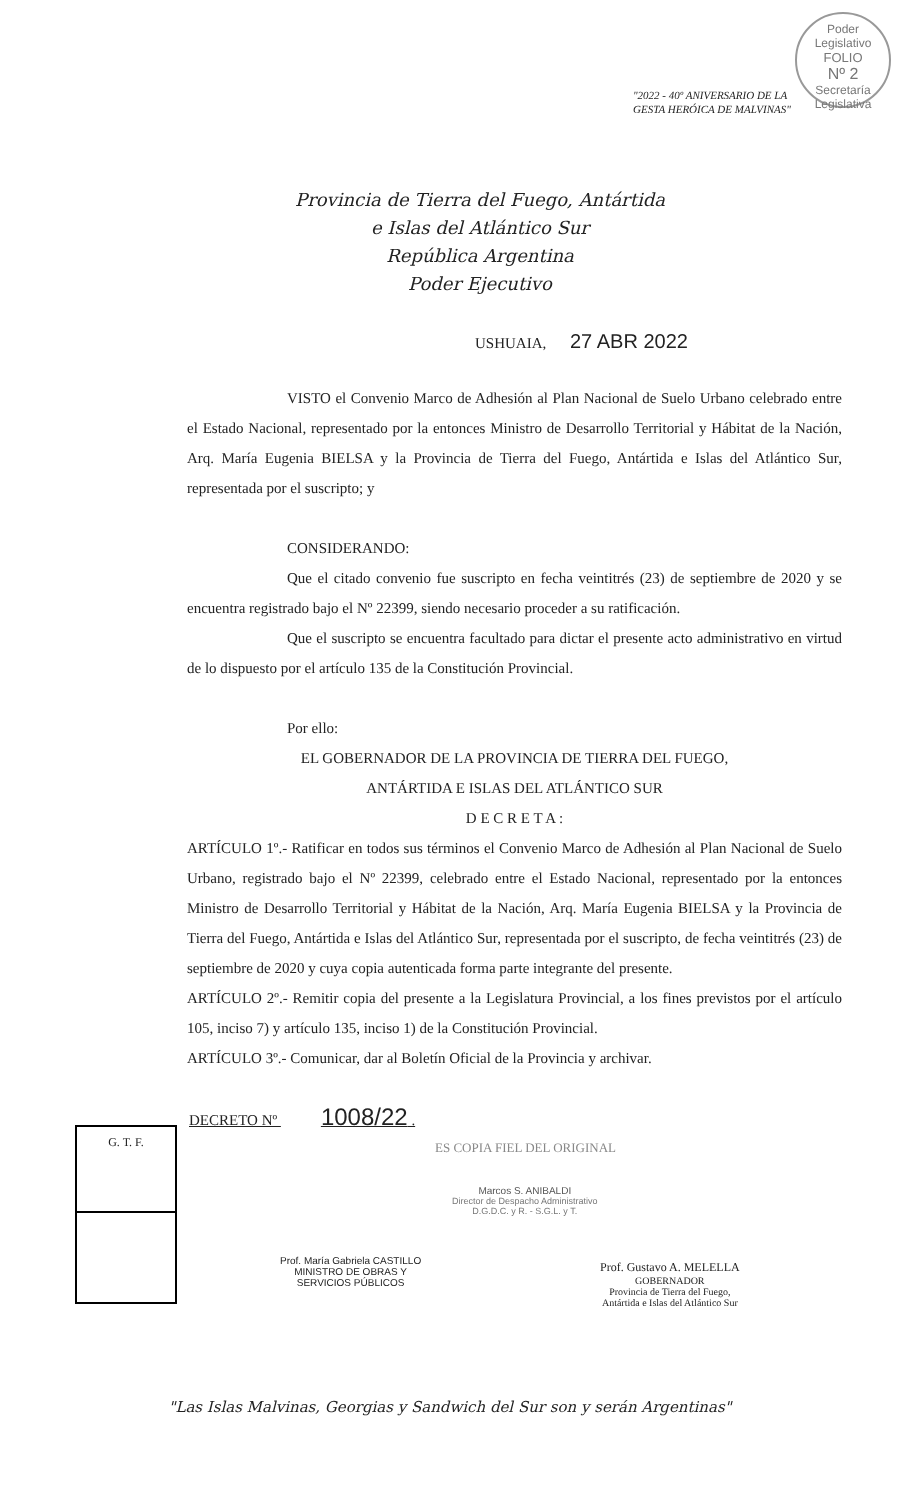Poder Legislativo
FOLIO
Nº 2
Secretaría Legislativa
"2022 - 40º ANIVERSARIO DE LA
GESTA HERÓICA DE MALVINAS"
Provincia de Tierra del Fuego, Antártida
e Islas del Atlántico Sur
República Argentina
Poder Ejecutivo
USHUAIA, 27 ABR 2022
VISTO el Convenio Marco de Adhesión al Plan Nacional de Suelo Urbano celebrado entre el Estado Nacional, representado por la entonces Ministro de Desarrollo Territorial y Hábitat de la Nación, Arq. María Eugenia BIELSA y la Provincia de Tierra del Fuego, Antártida e Islas del Atlántico Sur, representada por el suscripto; y
CONSIDERANDO:
Que el citado convenio fue suscripto en fecha veintitrés (23) de septiembre de 2020 y se encuentra registrado bajo el Nº 22399, siendo necesario proceder a su ratificación.
Que el suscripto se encuentra facultado para dictar el presente acto administrativo en virtud de lo dispuesto por el artículo 135 de la Constitución Provincial.
Por ello:
EL GOBERNADOR DE LA PROVINCIA DE TIERRA DEL FUEGO,
ANTÁRTIDA E ISLAS DEL ATLÁNTICO SUR
D E C R E T A :
ARTÍCULO 1º.- Ratificar en todos sus términos el Convenio Marco de Adhesión al Plan Nacional de Suelo Urbano, registrado bajo el Nº 22399, celebrado entre el Estado Nacional, representado por la entonces Ministro de Desarrollo Territorial y Hábitat de la Nación, Arq. María Eugenia BIELSA y la Provincia de Tierra del Fuego, Antártida e Islas del Atlántico Sur, representada por el suscripto, de fecha veintitrés (23) de septiembre de 2020 y cuya copia autenticada forma parte integrante del presente.
ARTÍCULO 2º.- Remitir copia del presente a la Legislatura Provincial, a los fines previstos por el artículo 105, inciso 7) y artículo 135, inciso 1) de la Constitución Provincial.
ARTÍCULO 3º.- Comunicar, dar al Boletín Oficial de la Provincia y archivar.
DECRETO Nº 1008/22 .
G. T. F.
ES COPIA FIEL DEL ORIGINAL
Marcos S. ANIBALDI
Director de Despacho Administrativo
D.G.D.C. y R. - S.G.L. y T.
Prof. María Gabriela CASTILLO
MINISTRO DE OBRAS Y
SERVICIOS PÚBLICOS
Prof. Gustavo A. MELELLA
GOBERNADOR
Provincia de Tierra del Fuego,
Antártida e Islas del Atlántico Sur
"Las Islas Malvinas, Georgias y Sandwich del Sur son y serán Argentinas"